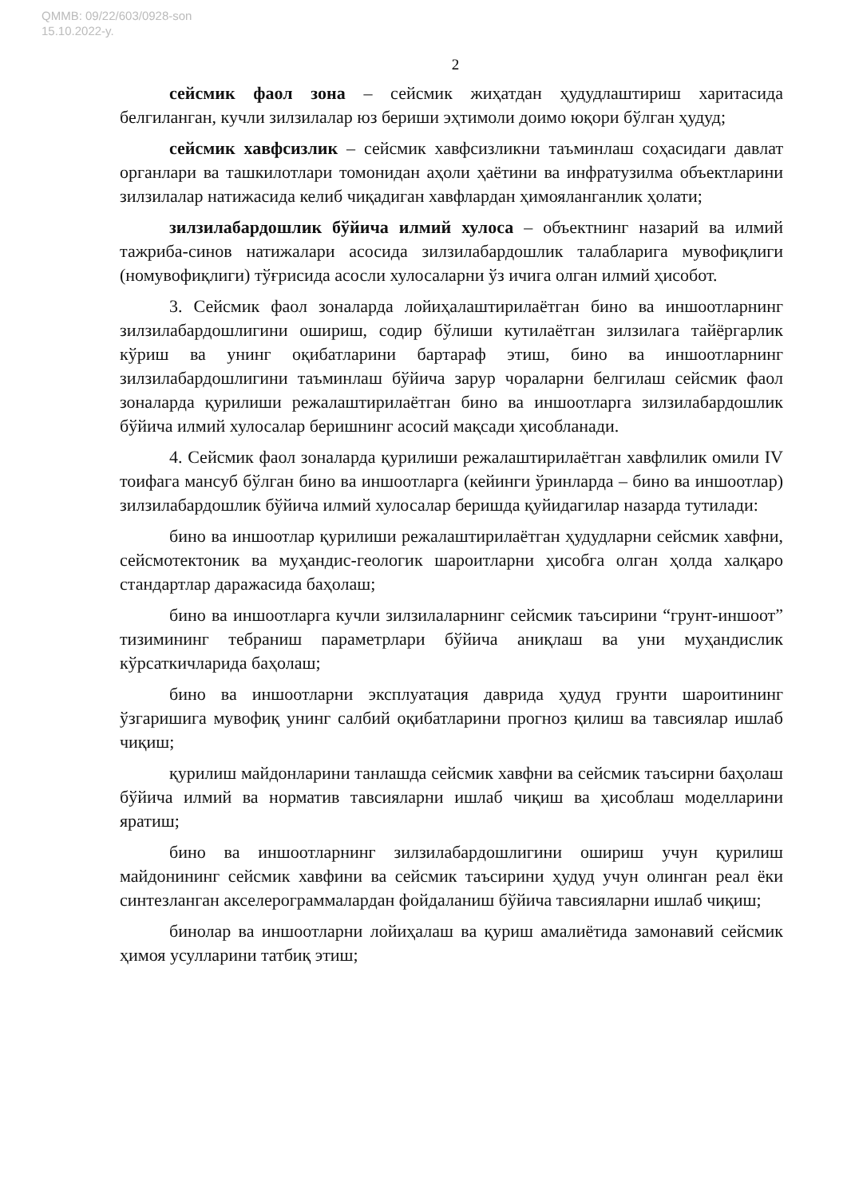QMMB: 09/22/603/0928-son
15.10.2022-y.
2
сейсмик фаол зона – сейсмик жиҳатдан ҳудудлаштириш харитасида белгиланган, кучли зилзилалар юз бериши эҳтимоли доимо юқори бўлган ҳудуд;
сейсмик хавфсизлик – сейсмик хавфсизликни таъминлаш соҳасидаги давлат органлари ва ташкилотлари томонидан аҳоли ҳаётини ва инфратузилма объектларини зилзилалар натижасида келиб чиқадиган хавфлардан ҳимояланганлик ҳолати;
зилзилабардошлик бўйича илмий хулоса – объектнинг назарий ва илмий тажриба-синов натижалари асосида зилзилабардошлик талабларига мувофиқлиги (номувофиқлиги) тўғрисида асосли хулосаларни ўз ичига олган илмий ҳисобот.
3. Сейсмик фаол зоналарда лойиҳалаштирилаётган бино ва иншоотларнинг зилзилабардошлигини ошириш, содир бўлиши кутилаётган зилзилага тайёргарлик кўриш ва унинг оқибатларини бартараф этиш, бино ва иншоотларнинг зилзилабардошлигини таъминлаш бўйича зарур чораларни белгилаш сейсмик фаол зоналарда қурилиши режалаштирилаётган бино ва иншоотларга зилзилабардошлик бўйича илмий хулосалар беришнинг асосий мақсади ҳисобланади.
4. Сейсмик фаол зоналарда қурилиши режалаштирилаётган хавфлилик омили IV тоифага мансуб бўлган бино ва иншоотларга (кейинги ўринларда – бино ва иншоотлар) зилзилабардошлик бўйича илмий хулосалар беришда қуйидагилар назарда тутилади:
бино ва иншоотлар қурилиши режалаштирилаётган ҳудудларни сейсмик хавфни, сейсмотектоник ва муҳандис-геологик шароитларни ҳисобга олган ҳолда халқаро стандартлар даражасида баҳолаш;
бино ва иншоотларга кучли зилзилаларнинг сейсмик таъсирини “грунт-иншоот” тизимининг тебраниш параметрлари бўйича аниқлаш ва уни муҳандислик кўрсаткичларида баҳолаш;
бино ва иншоотларни эксплуатация даврида ҳудуд грунти шароитининг ўзгаришига мувофиқ унинг салбий оқибатларини прогноз қилиш ва тавсиялар ишлаб чиқиш;
қурилиш майдонларини танлашда сейсмик хавфни ва сейсмик таъсирни баҳолаш бўйича илмий ва норматив тавсияларни ишлаб чиқиш ва ҳисоблаш моделларини яратиш;
бино ва иншоотларнинг зилзилабардошлигини ошириш учун қурилиш майдонининг сейсмик хавфини ва сейсмик таъсирини ҳудуд учун олинган реал ёки синтезланган акселерограммалардан фойдаланиш бўйича тавсияларни ишлаб чиқиш;
бинолар ва иншоотларни лойиҳалаш ва қуриш амалиётида замонавий сейсмик ҳимоя усулларини татбиқ этиш;